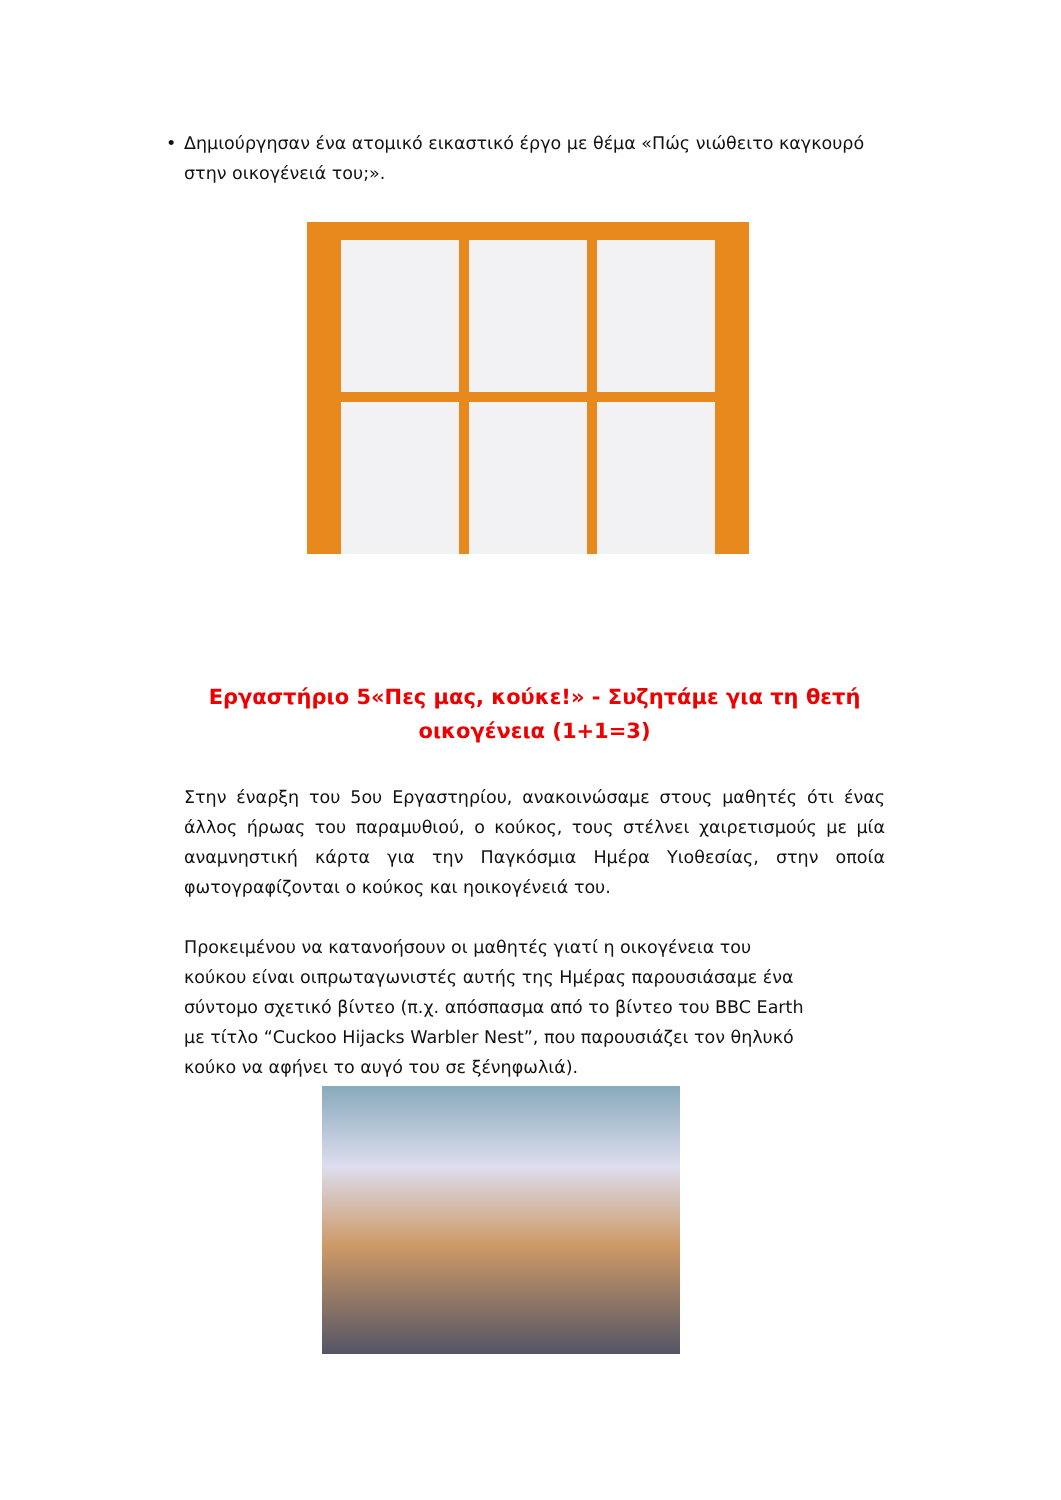• Δημιούργησαν ένα ατομικό εικαστικό έργο με θέμα «Πώς νιώθειτο καγκουρό στην οικογένειά του;».
Εργαστήριο 5«Πες μας, κούκε!» - Συζητάμε για τη θετή οικογένεια (1+1=3)
Στην έναρξη του 5ου Εργαστηρίου, ανακοινώσαμε στους μαθητές ότι ένας άλλος ήρωας του παραμυθιού, ο κούκος, τους στέλνει χαιρετισμούς με μία αναμνηστική κάρτα για την Παγκόσμια Ημέρα Υιοθεσίας, στην οποία φωτογραφίζονται ο κούκος και ηοικογένειά του.
Προκειμένου να κατανοήσουν οι μαθητές γιατί η οικογένεια του κούκου είναι οιπρωταγωνιστές αυτής της Ημέρας παρουσιάσαμε ένα σύντομο σχετικό βίντεο (π.χ. απόσπασμα από το βίντεο του BBC Earth με τίτλο “Cuckoo Hijacks Warbler Nest”, που παρουσιάζει τον θηλυκό κούκο να αφήνει το αυγό του σε ξένηφωλιά).